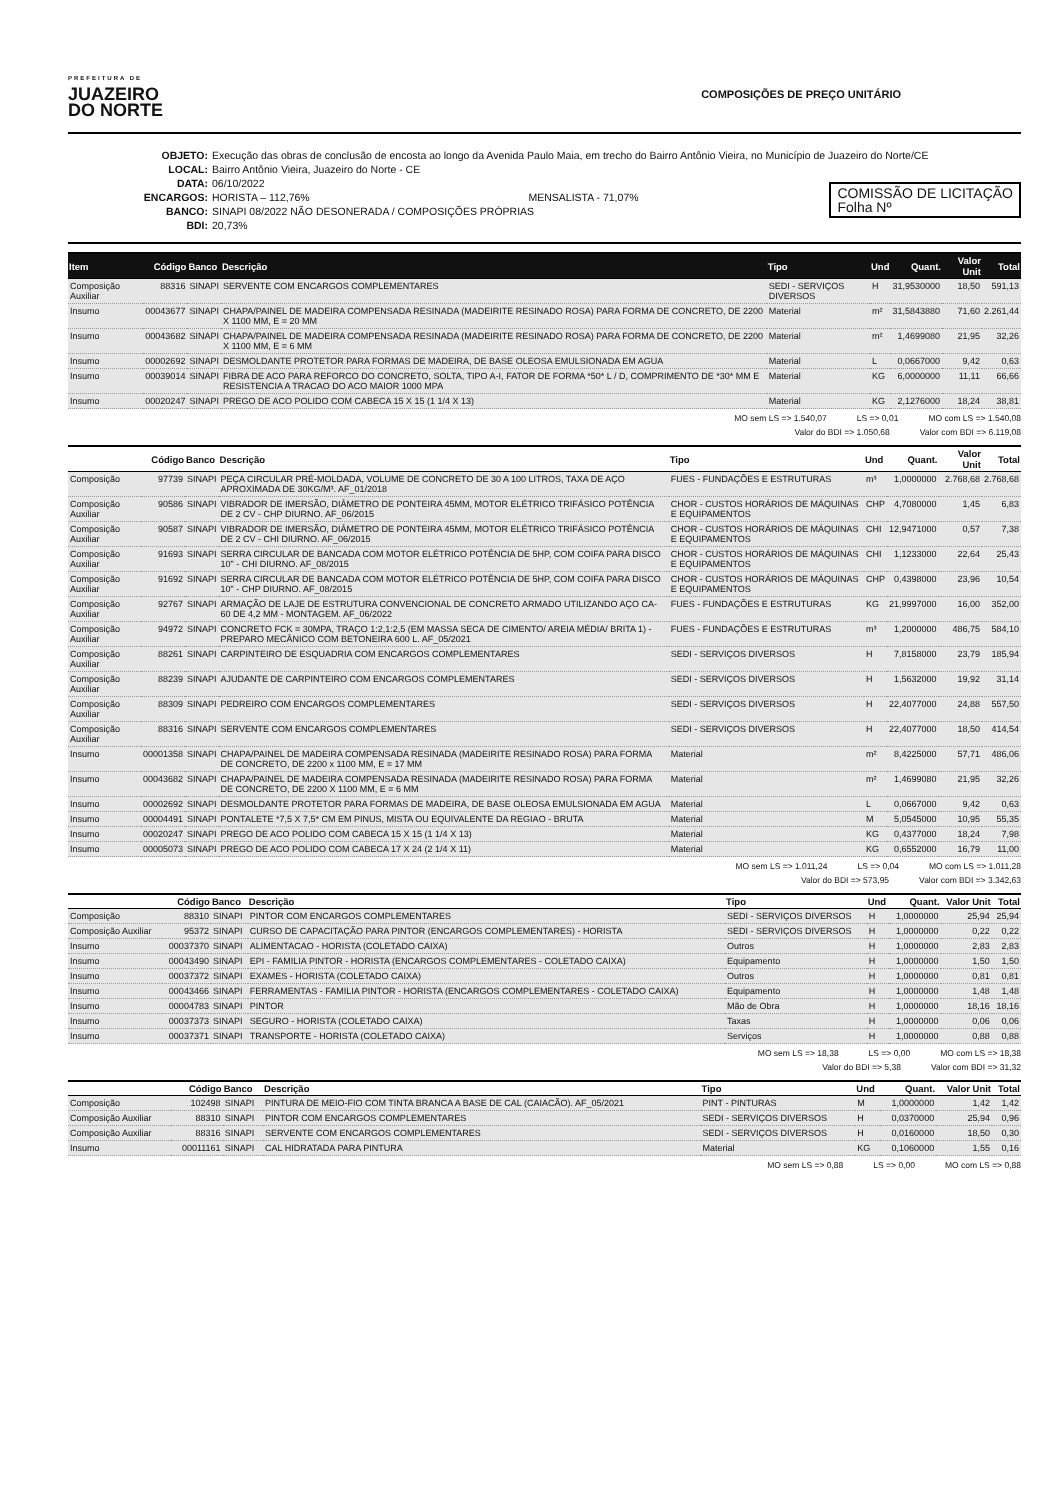PREFEITURA DE
JUAZEIRO
DO NORTE
COMPOSIÇÕES DE PREÇO UNITÁRIO
OBJETO: Execução das obras de conclusão de encosta ao longo da Avenida Paulo Maia, em trecho do Bairro Antônio Vieira, no Município de Juazeiro do Norte/CE
LOCAL: Bairro Antônio Vieira, Juazeiro do Norte - CE
DATA: 06/10/2022
ENCARGOS: HORISTA – 112,76% MENSALISTA - 71,07%
BANCO: SINAPI 08/2022 NÃO DESONERADA / COMPOSIÇÕES PRÓPRIAS
BDI: 20,73%
COMISSÃO DE LICITAÇÃO
Folha Nº
| Item | Código | Banco | Descrição | Tipo | Und | Quant. | Valor Unit | Total |
| --- | --- | --- | --- | --- | --- | --- | --- | --- |
| Composição Auxiliar | 88316 | SINAPI | SERVENTE COM ENCARGOS COMPLEMENTARES | SEDI - SERVIÇOS DIVERSOS | H | 31,9530000 | 18,50 | 591,13 |
| Insumo | 00043677 | SINAPI | CHAPA/PAINEL DE MADEIRA COMPENSADA RESINADA (MADEIRITE RESINADO ROSA) PARA FORMA DE CONCRETO, DE 2200 X 1100 MM, E = 20 MM | Material | m² | 31,5843880 | 71,60 | 2.261,44 |
| Insumo | 00043682 | SINAPI | CHAPA/PAINEL DE MADEIRA COMPENSADA RESINADA (MADEIRITE RESINADO ROSA) PARA FORMA DE CONCRETO, DE 2200 X 1100 MM, E = 6 MM | Material | m² | 1,4699080 | 21,95 | 32,26 |
| Insumo | 00002692 | SINAPI | DESMOLDANTE PROTETOR PARA FORMAS DE MADEIRA, DE BASE OLEOSA EMULSIONADA EM AGUA | Material | L | 0,0667000 | 9,42 | 0,63 |
| Insumo | 00039014 | SINAPI | FIBRA DE ACO PARA REFORCO DO CONCRETO, SOLTA, TIPO A-I, FATOR DE FORMA *50* L / D, COMPRIMENTO DE *30* MM E RESISTENCIA A TRACAO DO ACO MAIOR 1000 MPA | Material | KG | 6,0000000 | 11,11 | 66,66 |
| Insumo | 00020247 | SINAPI | PREGO DE ACO POLIDO COM CABECA 15 X 15 (1 1/4 X 13) | Material | KG | 2,1276000 | 18,24 | 38,81 |
MO sem LS => 1.540,07 LS => 0,01 MO com LS => 1.540,08
Valor do BDI => 1.050,68 Valor com BDI => 6.119,08
| | Código | Banco | Descrição | Tipo | Und | Quant. | Valor Unit | Total |
| --- | --- | --- | --- | --- | --- | --- | --- | --- |
| Composição | 97739 | SINAPI | PEÇA CIRCULAR PRÉ-MOLDADA, VOLUME DE CONCRETO DE 30 A 100 LITROS, TAXA DE AÇO APROXIMADA DE 30KG/M³. AF_01/2018 | FUES - FUNDAÇÕES E ESTRUTURAS | m³ | 1,0000000 | 2.768,68 | 2.768,68 |
| Composição Auxiliar | 90586 | SINAPI | VIBRADOR DE IMERSÃO, DIÂMETRO DE PONTEIRA 45MM, MOTOR ELÉTRICO TRIFÁSICO POTÊNCIA DE 2 CV - CHP DIURNO. AF_06/2015 | CHOR - CUSTOS HORÁRIOS DE MÁQUINAS E EQUIPAMENTOS | CHP | 4,7080000 | 1,45 | 6,83 |
| Composição Auxiliar | 90587 | SINAPI | VIBRADOR DE IMERSÃO, DIÂMETRO DE PONTEIRA 45MM, MOTOR ELÉTRICO TRIFÁSICO POTÊNCIA DE 2 CV - CHI DIURNO. AF_06/2015 | CHOR - CUSTOS HORÁRIOS DE MÁQUINAS E EQUIPAMENTOS | CHI | 12,9471000 | 0,57 | 7,38 |
| Composição Auxiliar | 91693 | SINAPI | SERRA CIRCULAR DE BANCADA COM MOTOR ELÉTRICO POTÊNCIA DE 5HP, COM COIFA PARA DISCO 10" - CHI DIURNO. AF_08/2015 | CHOR - CUSTOS HORÁRIOS DE MÁQUINAS E EQUIPAMENTOS | CHI | 1,1233000 | 22,64 | 25,43 |
| Composição Auxiliar | 91692 | SINAPI | SERRA CIRCULAR DE BANCADA COM MOTOR ELÉTRICO POTÊNCIA DE 5HP, COM COIFA PARA DISCO 10" - CHP DIURNO. AF_08/2015 | CHOR - CUSTOS HORÁRIOS DE MÁQUINAS E EQUIPAMENTOS | CHP | 0,4398000 | 23,96 | 10,54 |
| Composição Auxiliar | 92767 | SINAPI | ARMAÇÃO DE LAJE DE ESTRUTURA CONVENCIONAL DE CONCRETO ARMADO UTILIZANDO AÇO CA-60 DE 4,2 MM - MONTAGEM. AF_06/2022 | FUES - FUNDAÇÕES E ESTRUTURAS | KG | 21,9997000 | 16,00 | 352,00 |
| Composição Auxiliar | 94972 | SINAPI | CONCRETO FCK = 30MPA, TRAÇO 1:2,1:2,5 (EM MASSA SECA DE CIMENTO/ AREIA MÉDIA/ BRITA 1) - PREPARO MECÂNICO COM BETONEIRA 600 L. AF_05/2021 | FUES - FUNDAÇÕES E ESTRUTURAS | m³ | 1,2000000 | 486,75 | 584,10 |
| Composição Auxiliar | 88261 | SINAPI | CARPINTEIRO DE ESQUADRIA COM ENCARGOS COMPLEMENTARES | SEDI - SERVIÇOS DIVERSOS | H | 7,8158000 | 23,79 | 185,94 |
| Composição Auxiliar | 88239 | SINAPI | AJUDANTE DE CARPINTEIRO COM ENCARGOS COMPLEMENTARES | SEDI - SERVIÇOS DIVERSOS | H | 1,5632000 | 19,92 | 31,14 |
| Composição Auxiliar | 88309 | SINAPI | PEDREIRO COM ENCARGOS COMPLEMENTARES | SEDI - SERVIÇOS DIVERSOS | H | 22,4077000 | 24,88 | 557,50 |
| Composição Auxiliar | 88316 | SINAPI | SERVENTE COM ENCARGOS COMPLEMENTARES | SEDI - SERVIÇOS DIVERSOS | H | 22,4077000 | 18,50 | 414,54 |
| Insumo | 00001358 | SINAPI | CHAPA/PAINEL DE MADEIRA COMPENSADA RESINADA (MADEIRITE RESINADO ROSA) PARA FORMA DE CONCRETO, DE 2200 x 1100 MM, E = 17 MM | Material | m² | 8,4225000 | 57,71 | 486,06 |
| Insumo | 00043682 | SINAPI | CHAPA/PAINEL DE MADEIRA COMPENSADA RESINADA (MADEIRITE RESINADO ROSA) PARA FORMA DE CONCRETO, DE 2200 X 1100 MM, E = 6 MM | Material | m² | 1,4699080 | 21,95 | 32,26 |
| Insumo | 00002692 | SINAPI | DESMOLDANTE PROTETOR PARA FORMAS DE MADEIRA, DE BASE OLEOSA EMULSIONADA EM AGUA | Material | L | 0,0667000 | 9,42 | 0,63 |
| Insumo | 00004491 | SINAPI | PONTALETE *7,5 X 7,5* CM EM PINUS, MISTA OU EQUIVALENTE DA REGIAO - BRUTA | Material | M | 5,0545000 | 10,95 | 55,35 |
| Insumo | 00020247 | SINAPI | PREGO DE ACO POLIDO COM CABECA 15 X 15 (1 1/4 X 13) | Material | KG | 0,4377000 | 18,24 | 7,98 |
| Insumo | 00005073 | SINAPI | PREGO DE ACO POLIDO COM CABECA 17 X 24 (2 1/4 X 11) | Material | KG | 0,6552000 | 16,79 | 11,00 |
MO sem LS => 1.011,24 LS => 0,04 MO com LS => 1.011,28
Valor do BDI => 573,95 Valor com BDI => 3.342,63
| | Código | Banco | Descrição | Tipo | Und | Quant. | Valor Unit | Total |
| --- | --- | --- | --- | --- | --- | --- | --- | --- |
| Composição | 88310 | SINAPI | PINTOR COM ENCARGOS COMPLEMENTARES | SEDI - SERVIÇOS DIVERSOS | H | 1,0000000 | 25,94 | 25,94 |
| Composição Auxiliar | 95372 | SINAPI | CURSO DE CAPACITAÇÃO PARA PINTOR (ENCARGOS COMPLEMENTARES) - HORISTA | SEDI - SERVIÇOS DIVERSOS | H | 1,0000000 | 0,22 | 0,22 |
| Insumo | 00037370 | SINAPI | ALIMENTACAO - HORISTA (COLETADO CAIXA) | Outros | H | 1,0000000 | 2,83 | 2,83 |
| Insumo | 00043490 | SINAPI | EPI - FAMILIA PINTOR - HORISTA (ENCARGOS COMPLEMENTARES - COLETADO CAIXA) | Equipamento | H | 1,0000000 | 1,50 | 1,50 |
| Insumo | 00037372 | SINAPI | EXAMES - HORISTA (COLETADO CAIXA) | Outros | H | 1,0000000 | 0,81 | 0,81 |
| Insumo | 00043466 | SINAPI | FERRAMENTAS - FAMILIA PINTOR - HORISTA (ENCARGOS COMPLEMENTARES - COLETADO CAIXA) | Equipamento | H | 1,0000000 | 1,48 | 1,48 |
| Insumo | 00004783 | SINAPI | PINTOR | Mão de Obra | H | 1,0000000 | 18,16 | 18,16 |
| Insumo | 00037373 | SINAPI | SEGURO - HORISTA (COLETADO CAIXA) | Taxas | H | 1,0000000 | 0,06 | 0,06 |
| Insumo | 00037371 | SINAPI | TRANSPORTE - HORISTA (COLETADO CAIXA) | Serviços | H | 1,0000000 | 0,88 | 0,88 |
MO sem LS => 18,38 LS => 0,00 MO com LS => 18,38
Valor do BDI => 5,38 Valor com BDI => 31,32
| | Código | Banco | Descrição | Tipo | Und | Quant. | Valor Unit | Total |
| --- | --- | --- | --- | --- | --- | --- | --- | --- |
| Composição | 102498 | SINAPI | PINTURA DE MEIO-FIO COM TINTA BRANCA A BASE DE CAL (CAIACÃO). AF_05/2021 | PINT - PINTURAS | M | 1,0000000 | 1,42 | 1,42 |
| Composição Auxiliar | 88310 | SINAPI | PINTOR COM ENCARGOS COMPLEMENTARES | SEDI - SERVIÇOS DIVERSOS | H | 0,0370000 | 25,94 | 0,96 |
| Composição Auxiliar | 88316 | SINAPI | SERVENTE COM ENCARGOS COMPLEMENTARES | SEDI - SERVIÇOS DIVERSOS | H | 0,0160000 | 18,50 | 0,30 |
| Insumo | 00011161 | SINAPI | CAL HIDRATADA PARA PINTURA | Material | KG | 0,1060000 | 1,55 | 0,16 |
MO sem LS => 0,88 LS => 0,00 MO com LS => 0,88